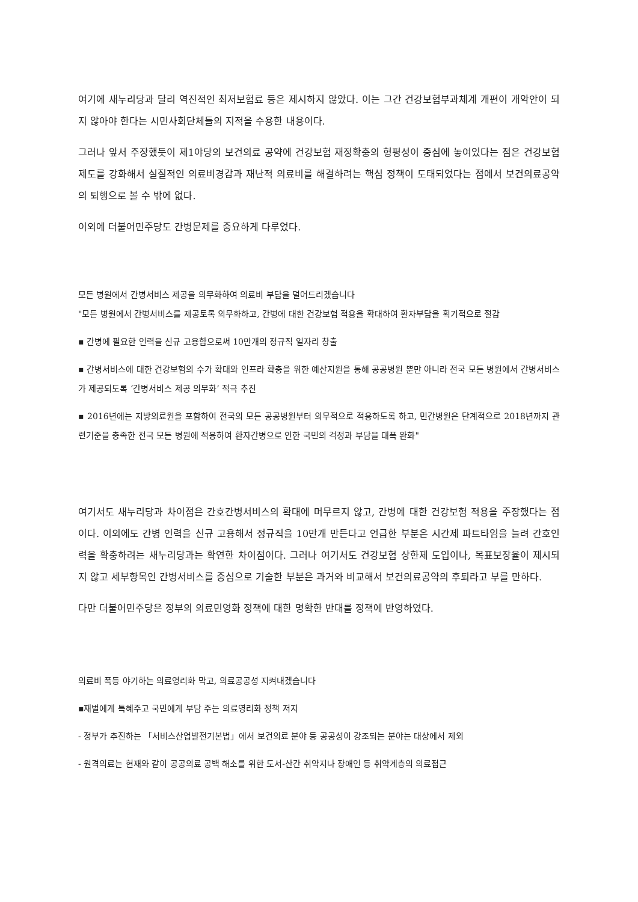여기에 새누리당과 달리 역진적인 최저보험료 등은 제시하지 않았다. 이는 그간 건강보험부과체계 개편이 개악안이 되지 않아야 한다는 시민사회단체들의 지적을 수용한 내용이다.
그러나 앞서 주장했듯이 제1야당의 보건의료 공약에 건강보험 재정확충의 형평성이 중심에 놓여있다는 점은 건강보험제도를 강화해서 실질적인 의료비경감과 재난적 의료비를 해결하려는 핵심 정책이 도태되었다는 점에서 보건의료공약의 퇴행으로 볼 수 밖에 없다.
이외에 더불어민주당도 간병문제를 중요하게 다루었다.
모든 병원에서 간병서비스 제공을 의무화하여 의료비 부담을 덜어드리겠습니다
"모든 병원에서 간병서비스를 제공토록 의무화하고, 간병에 대한 건강보험 적용을 확대하여 환자부담을 획기적으로 절감
▪ 간병에 필요한 인력을 신규 고용함으로써 10만개의 정규직 일자리 창출
▪ 간병서비스에 대한 건강보험의 수가 확대와 인프라 확충을 위한 예산지원을 통해 공공병원 뿐만 아니라 전국 모든 병원에서 간병서비스가 제공되도록 ‘간병서비스 제공 의무화’ 적극 추진
▪ 2016년에는 지방의료원을 포함하여 전국의 모든 공공병원부터 의무적으로 적용하도록 하고, 민간병원은 단계적으로 2018년까지 관련기준을 충족한 전국 모든 병원에 적용하여 환자간병으로 인한 국민의 걱정과 부담을 대폭 완화"
여기서도 새누리당과 차이점은 간호간병서비스의 확대에 머무르지 않고, 간병에 대한 건강보험 적용을 주장했다는 점이다. 이외에도 간병 인력을 신규 고용해서 정규직을 10만개 만든다고 언급한 부분은 시간제 파트타임을 늘려 간호인력을 확충하려는 새누리당과는 확연한 차이점이다. 그러나 여기서도 건강보험 상한제 도입이나, 목표보장율이 제시되지 않고 세부항목인 간병서비스를 중심으로 기술한 부분은 과거와 비교해서 보건의료공약의 후퇴라고 부를 만하다.
다만 더불어민주당은 정부의 의료민영화 정책에 대한 명확한 반대를 정책에 반영하였다.
의료비 폭등 야기하는 의료영리화 막고, 의료공공성 지켜내겠습니다
▪재벌에게 특혜주고 국민에게 부담 주는 의료영리화 정책 저지
- 정부가 추진하는 「서비스산업발전기본법」에서 보건의료 분야 등 공공성이 강조되는 분야는 대상에서 제외
- 원격의료는 현재와 같이 공공의료 공백 해소를 위한 도서-산간 취약지나 장애인 등 취약계층의 의료접근